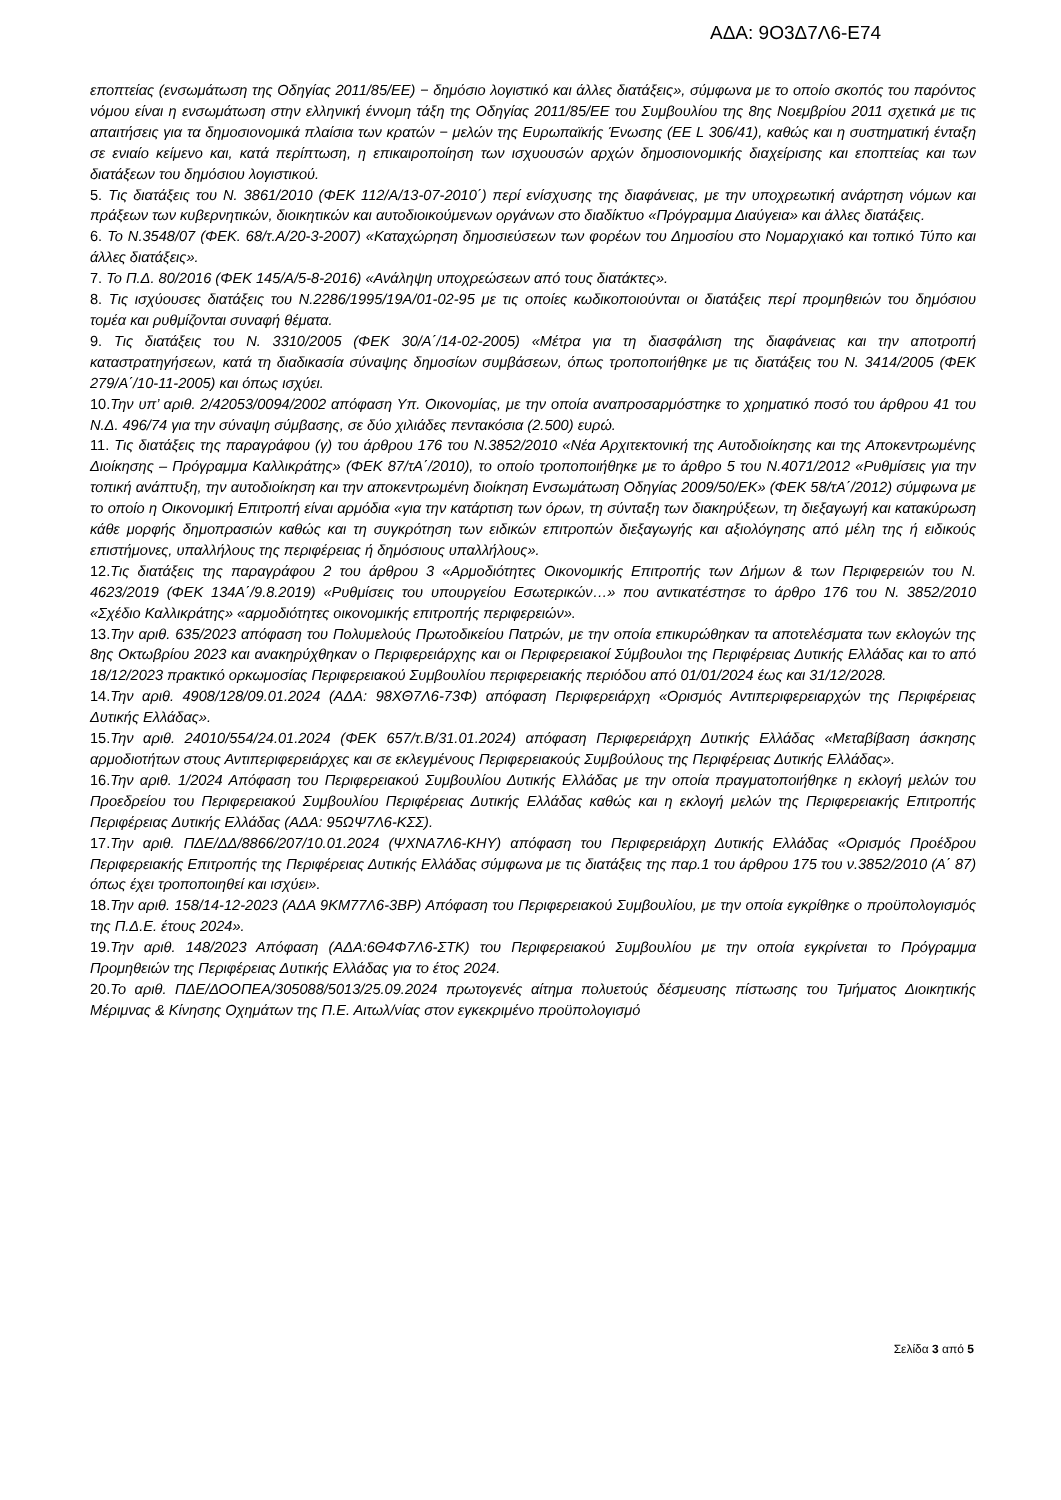ΑΔΑ: 9Ο3Δ7Λ6-Ε74
εποπτείας (ενσωμάτωση της Οδηγίας 2011/85/ΕΕ) − δημόσιο λογιστικό και άλλες διατάξεις», σύμφωνα με το οποίο σκοπός του παρόντος νόμου είναι η ενσωμάτωση στην ελληνική έννομη τάξη της Οδηγίας 2011/85/ΕΕ του Συμβουλίου της 8ης Νοεμβρίου 2011 σχετικά με τις απαιτήσεις για τα δημοσιονομικά πλαίσια των κρατών − μελών της Ευρωπαϊκής Ένωσης (ΕΕ L 306/41), καθώς και η συστηματική ένταξη σε ενιαίο κείμενο και, κατά περίπτωση, η επικαιροποίηση των ισχυουσών αρχών δημοσιονομικής διαχείρισης και εποπτείας και των διατάξεων του δημόσιου λογιστικού.
5. Τις διατάξεις του Ν. 3861/2010 (ΦΕΚ 112/Α/13-07-2010΄) περί ενίσχυσης της διαφάνειας, με την υποχρεωτική ανάρτηση νόμων και πράξεων των κυβερνητικών, διοικητικών και αυτοδιοικούμενων οργάνων στο διαδίκτυο «Πρόγραμμα Διαύγεια» και άλλες διατάξεις.
6. Το Ν.3548/07 (ΦΕΚ. 68/τ.Α/20-3-2007) «Καταχώρηση δημοσιεύσεων των φορέων του Δημοσίου στο Νομαρχιακό και τοπικό Τύπο και άλλες διατάξεις».
7. Το Π.Δ. 80/2016 (ΦΕΚ 145/Α/5-8-2016) «Ανάληψη υποχρεώσεων από τους διατάκτες».
8. Τις ισχύουσες διατάξεις του Ν.2286/1995/19Α/01-02-95 με τις οποίες κωδικοποιούνται οι διατάξεις περί προμηθειών του δημόσιου τομέα και ρυθμίζονται συναφή θέματα.
9. Τις διατάξεις του Ν. 3310/2005 (ΦΕΚ 30/Α΄/14-02-2005) «Μέτρα για τη διασφάλιση της διαφάνειας και την αποτροπή καταστρατηγήσεων, κατά τη διαδικασία σύναψης δημοσίων συμβάσεων, όπως τροποποιήθηκε με τις διατάξεις του Ν. 3414/2005 (ΦΕΚ 279/Α΄/10-11-2005) και όπως ισχύει.
10.Την υπ’ αριθ. 2/42053/0094/2002 απόφαση Υπ. Οικονομίας, με την οποία αναπροσαρμόστηκε το χρηματικό ποσό του άρθρου 41 του Ν.Δ. 496/74 για την σύναψη σύμβασης, σε δύο χιλιάδες πεντακόσια (2.500) ευρώ.
11. Τις διατάξεις της παραγράφου (γ) του άρθρου 176 του Ν.3852/2010 «Νέα Αρχιτεκτονική της Αυτοδιοίκησης και της Αποκεντρωμένης Διοίκησης – Πρόγραμμα Καλλικράτης» (ΦΕΚ 87/τΑ΄/2010), το οποίο τροποποιήθηκε με το άρθρο 5 του Ν.4071/2012 «Ρυθμίσεις για την τοπική ανάπτυξη, την αυτοδιοίκηση και την αποκεντρωμένη διοίκηση Ενσωμάτωση Οδηγίας 2009/50/ΕΚ» (ΦΕΚ 58/τΑ΄/2012) σύμφωνα με το οποίο η Οικονομική Επιτροπή είναι αρμόδια «για την κατάρτιση των όρων, τη σύνταξη των διακηρύξεων, τη διεξαγωγή και κατακύρωση κάθε μορφής δημοπρασιών καθώς και τη συγκρότηση των ειδικών επιτροπών διεξαγωγής και αξιολόγησης από μέλη της ή ειδικούς επιστήμονες, υπαλλήλους της περιφέρειας ή δημόσιους υπαλλήλους».
12.Τις διατάξεις της παραγράφου 2 του άρθρου 3 «Αρμοδιότητες Οικονομικής Επιτροπής των Δήμων & των Περιφερειών του Ν. 4623/2019 (ΦΕΚ 134Α΄/9.8.2019) «Ρυθμίσεις του υπουργείου Εσωτερικών…» που αντικατέστησε το άρθρο 176 του Ν. 3852/2010 «Σχέδιο Καλλικράτης» «αρμοδιότητες οικονομικής επιτροπής περιφερειών».
13.Την αριθ. 635/2023 απόφαση του Πολυμελούς Πρωτοδικείου Πατρών, με την οποία επικυρώθηκαν τα αποτελέσματα των εκλογών της 8ης Οκτωβρίου 2023 και ανακηρύχθηκαν ο Περιφερειάρχης και οι Περιφερειακοί Σύμβουλοι της Περιφέρειας Δυτικής Ελλάδας και το από 18/12/2023 πρακτικό ορκωμοσίας Περιφερειακού Συμβουλίου περιφερειακής περιόδου από 01/01/2024 έως και 31/12/2028.
14.Την αριθ. 4908/128/09.01.2024 (ΑΔΑ: 98ΧΘ7Λ6-73Φ) απόφαση Περιφερειάρχη «Ορισμός Αντιπεριφερειαρχών της Περιφέρειας Δυτικής Ελλάδας».
15.Την αριθ. 24010/554/24.01.2024 (ΦΕΚ 657/τ.Β/31.01.2024) απόφαση Περιφερειάρχη Δυτικής Ελλάδας «Μεταβίβαση άσκησης αρμοδιοτήτων στους Αντιπεριφερειάρχες και σε εκλεγμένους Περιφερειακούς Συμβούλους της Περιφέρειας Δυτικής Ελλάδας».
16.Την αριθ. 1/2024 Απόφαση του Περιφερειακού Συμβουλίου Δυτικής Ελλάδας με την οποία πραγματοποιήθηκε η εκλογή μελών του Προεδρείου του Περιφερειακού Συμβουλίου Περιφέρειας Δυτικής Ελλάδας καθώς και η εκλογή μελών της Περιφερειακής Επιτροπής Περιφέρειας Δυτικής Ελλάδας (ΑΔΑ: 95ΩΨ7Λ6-ΚΣΣ).
17.Την αριθ. ΠΔΕ/ΔΔ/8866/207/10.01.2024 (ΨΧΝΑ7Λ6-ΚΗΥ) απόφαση του Περιφερειάρχη Δυτικής Ελλάδας «Ορισμός Προέδρου Περιφερειακής Επιτροπής της Περιφέρειας Δυτικής Ελλάδας σύμφωνα με τις διατάξεις της παρ.1 του άρθρου 175 του ν.3852/2010 (Α΄ 87) όπως έχει τροποποιηθεί και ισχύει».
18.Την αριθ. 158/14-12-2023 (ΑΔΑ 9ΚΜ77Λ6-3ΒΡ) Απόφαση του Περιφερειακού Συμβουλίου, με την οποία εγκρίθηκε ο προϋπολογισμός της Π.Δ.Ε. έτους 2024».
19.Την αριθ. 148/2023 Απόφαση (ΑΔΑ:6Θ4Φ7Λ6-ΣΤΚ) του Περιφερειακού Συμβουλίου με την οποία εγκρίνεται το Πρόγραμμα Προμηθειών της Περιφέρειας Δυτικής Ελλάδας για το έτος 2024.
20.Το αριθ. ΠΔΕ/ΔΟΟΠΕΑ/305088/5013/25.09.2024 πρωτογενές αίτημα πολυετούς δέσμευσης πίστωσης του Τμήματος Διοικητικής Μέριμνας & Κίνησης Οχημάτων της Π.Ε. Αιτωλ/νίας στον εγκεκριμένο προϋπολογισμό
Σελίδα 3 από 5